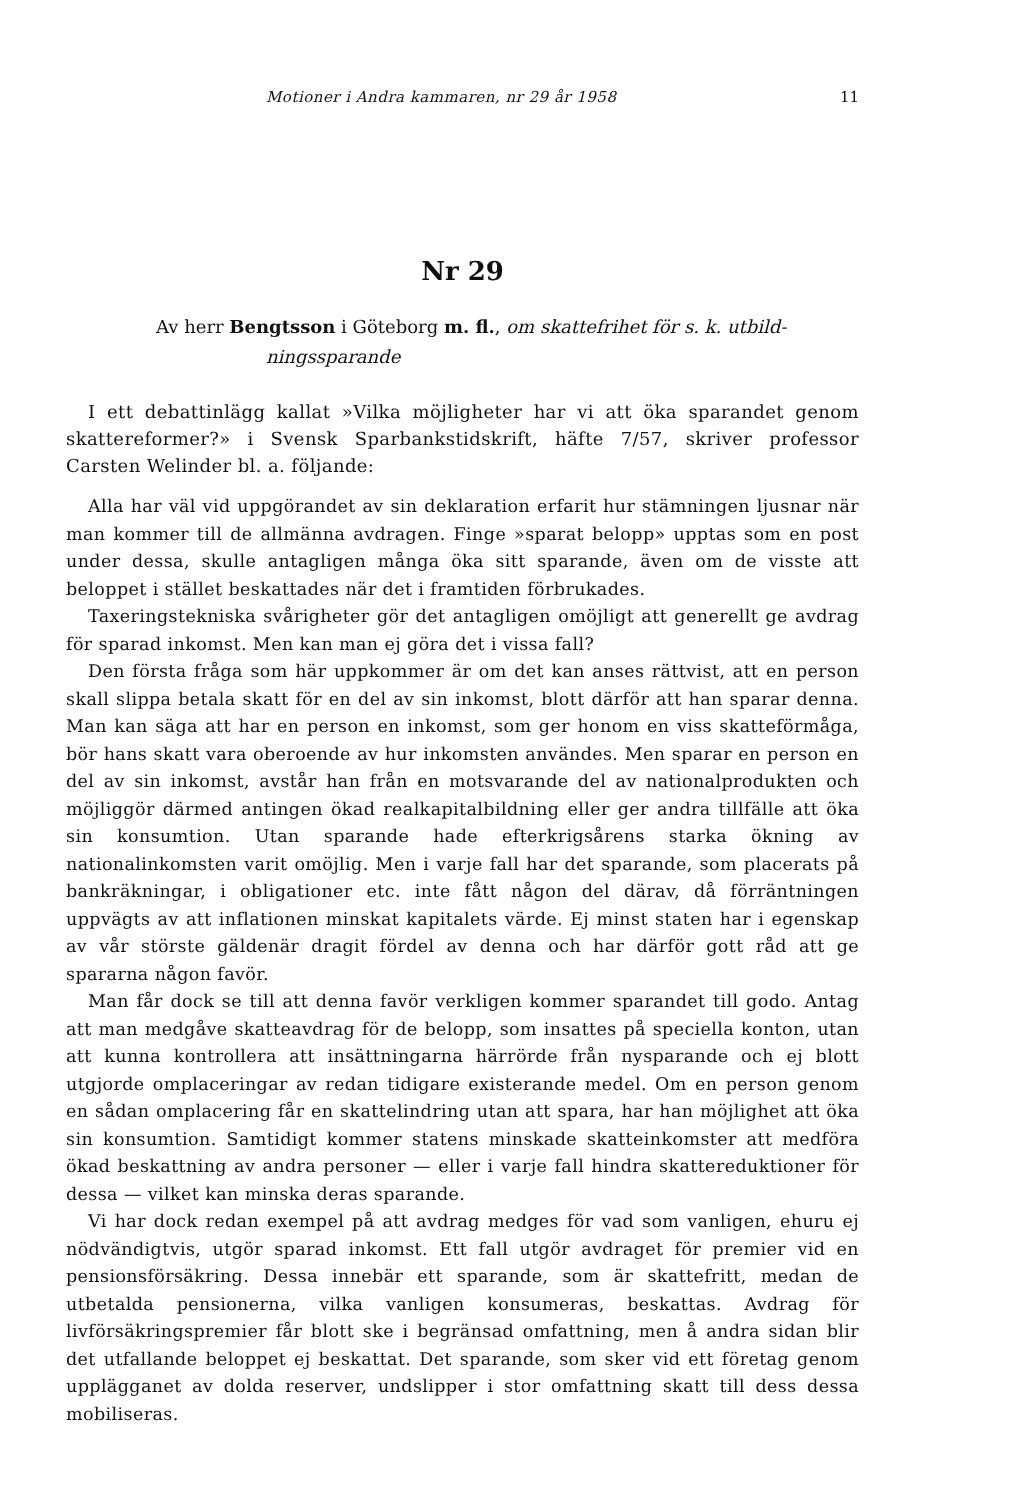Motioner i Andra kammaren, nr 29 år 1958 11
Nr 29
Av herr Bengtsson i Göteborg m. fl., om skattefrihet för s. k. utbild-
ningssparande
I ett debattinlägg kallat »Vilka möjligheter har vi att öka sparandet genom skattereformer?» i Svensk Sparbankstidskrift, häfte 7/57, skriver professor Carsten Welinder bl. a. följande:
Alla har väl vid uppgörandet av sin deklaration erfarit hur stämningen ljusnar när man kommer till de allmänna avdragen. Finge »sparat belopp» upptas som en post under dessa, skulle antagligen många öka sitt sparande, även om de visste att beloppet i stället beskattades när det i framtiden förbrukades.
Taxeringstekniska svårigheter gör det antagligen omöjligt att generellt ge avdrag för sparad inkomst. Men kan man ej göra det i vissa fall?
Den första fråga som här uppkommer är om det kan anses rättvist, att en person skall slippa betala skatt för en del av sin inkomst, blott därför att han sparar denna. Man kan säga att har en person en inkomst, som ger honom en viss skatteförmåga, bör hans skatt vara oberoende av hur inkomsten användes. Men sparar en person en del av sin inkomst, avstår han från en motsvarande del av nationalprodukten och möjliggör därmed antingen ökad realkapitalbildning eller ger andra tillfälle att öka sin konsumtion. Utan sparande hade efterkrigsårens starka ökning av nationalinkomsten varit omöjlig. Men i varje fall har det sparande, som placerats på bankräkningar, i obligationer etc. inte fått någon del därav, då förräntningen uppvägts av att inflationen minskat kapitalets värde. Ej minst staten har i egenskap av vår störste gäldenär dragit fördel av denna och har därför gott råd att ge spararna någon favör.
Man får dock se till att denna favör verkligen kommer sparandet till godo. Antag att man medgåve skatteavdrag för de belopp, som insattes på speciella konton, utan att kunna kontrollera att insättningarna härrörde från nysparande och ej blott utgjorde omplaceringar av redan tidigare existerande medel. Om en person genom en sådan omplacering får en skattelindring utan att spara, har han möjlighet att öka sin konsumtion. Samtidigt kommer statens minskade skatteinkomster att medföra ökad beskattning av andra personer — eller i varje fall hindra skattereduktioner för dessa — vilket kan minska deras sparande.
Vi har dock redan exempel på att avdrag medges för vad som vanligen, ehuru ej nödvändigtvis, utgör sparad inkomst. Ett fall utgör avdraget för premier vid en pensionsförsäkring. Dessa innebär ett sparande, som är skattefritt, medan de utbetalda pensionerna, vilka vanligen konsumeras, beskattas. Avdrag för livförsäkringspremier får blott ske i begränsad omfattning, men å andra sidan blir det utfallande beloppet ej beskattat. Det sparande, som sker vid ett företag genom upplägganet av dolda reserver, undslipper i stor omfattning skatt till dess dessa mobiliseras.